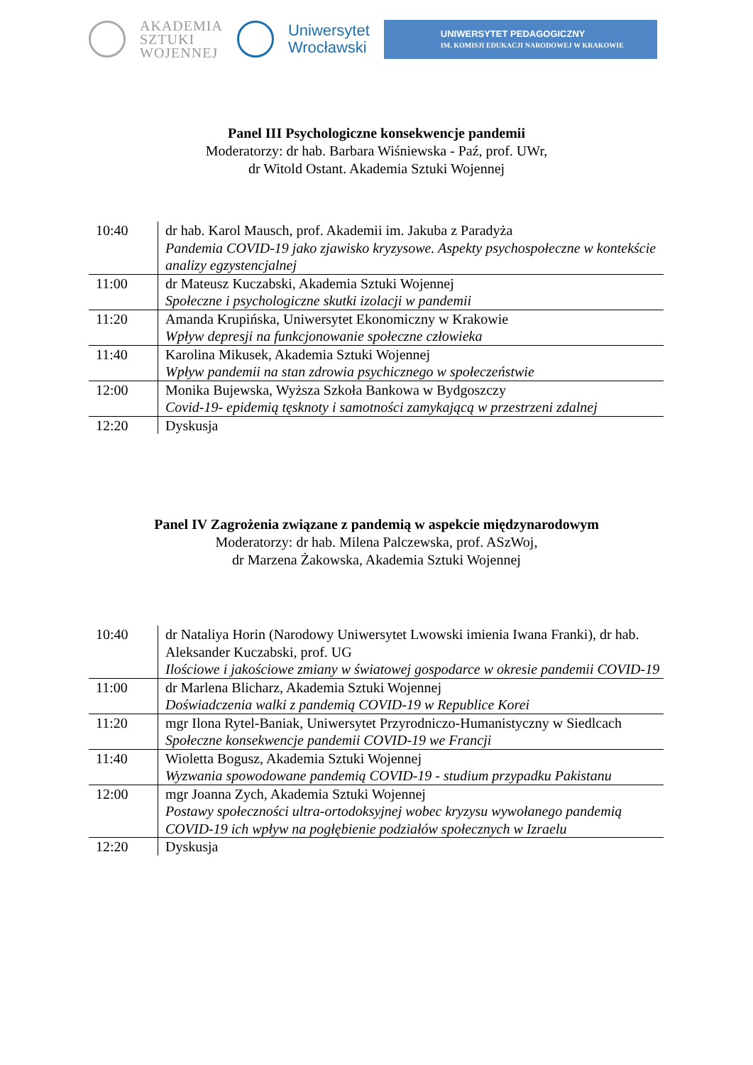AKADEMIA
SZTUKI
WOJENNEJ
Uniwersytet
Wrocławski
UNIWERSYTET PEDAGOGICZNY
IM. KOMISJI EDUKACJI NARODOWEJ W KRAKOWIE
Panel III Psychologiczne konsekwencje pandemii
Moderatorzy: dr hab. Barbara Wiśniewska - Paź, prof. UWr,
dr Witold Ostant. Akademia Sztuki Wojennej
| 10:40 | dr hab. Karol Mausch, prof. Akademii im. Jakuba z Paradyża Pandemia COVID-19 jako zjawisko kryzysowe. Aspekty psychospołeczne w kontekście analizy egzystencjalnej |
| 11:00 | dr Mateusz Kuczabski, Akademia Sztuki Wojennej Społeczne i psychologiczne skutki izolacji w pandemii |
| 11:20 | Amanda Krupińska, Uniwersytet Ekonomiczny w Krakowie Wpływ depresji na funkcjonowanie społeczne człowieka |
| 11:40 | Karolina Mikusek, Akademia Sztuki Wojennej Wpływ pandemii na stan zdrowia psychicznego w społeczeństwie |
| 12:00 | Monika Bujewska, Wyższa Szkoła Bankowa w Bydgoszczy Covid-19- epidemią tęsknoty i samotności zamykającą w przestrzeni zdalnej |
| 12:20 | Dyskusja |
Panel IV Zagrożenia związane z pandemią w aspekcie międzynarodowym
Moderatorzy: dr hab. Milena Palczewska, prof. ASzWoj,
dr Marzena Żakowska, Akademia Sztuki Wojennej
| 10:40 | dr Nataliya Horin (Narodowy Uniwersytet Lwowski imienia Iwana Franki), dr hab. Aleksander Kuczabski, prof. UG Ilościowe i jakościowe zmiany w światowej gospodarce w okresie pandemii COVID-19 |
| 11:00 | dr Marlena Blicharz, Akademia Sztuki Wojennej Doświadczenia walki z pandemią COVID-19 w Republice Korei |
| 11:20 | mgr Ilona Rytel-Baniak, Uniwersytet Przyrodniczo-Humanistyczny w Siedlcach Społeczne konsekwencje pandemii COVID-19 we Francji |
| 11:40 | Wioletta Bogusz, Akademia Sztuki Wojennej Wyzwania spowodowane pandemią COVID-19 - studium przypadku Pakistanu |
| 12:00 | mgr Joanna Zych, Akademia Sztuki Wojennej Postawy społeczności ultra-ortodoksyjnej wobec kryzysu wywołanego pandemią COVID-19 ich wpływ na pogłębienie podziałów społecznych w Izraelu |
| 12:20 | Dyskusja |